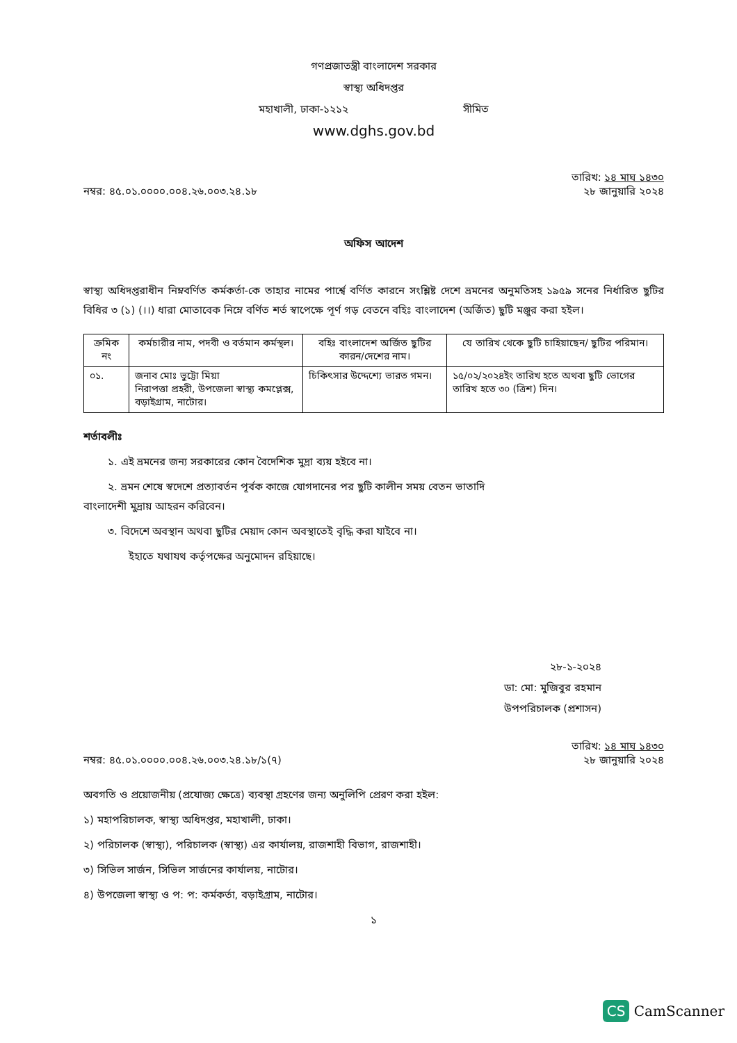গণপ্রজাতন্ত্রী বাংলাদেশ সরকার
স্বাস্থ্য অধিদপ্তর
মহাখালী, ঢাকা-১২১২ সীমিত
www.dghs.gov.bd
নম্বর: ৪৫.০১.০০০০.০০৪.২৬.০০৩.২৪.১৮
তারিখ: ১৪ মাঘ ১৪৩০
২৮ জানুয়ারি ২০২৪
অফিস আদেশ
স্বাস্থ্য অধিদপ্তরাধীন নিম্নবর্ণিত কর্মকর্তা-কে তাহার নামের পার্শ্বে বর্ণিত কারনে সংশ্লিষ্ট দেশে ভ্রমনের অনুমতিসহ ১৯৫৯ সনের নির্ধারিত ছুটির বিধির ৩ (১) (।।) ধারা মোতাবেক নিম্নে বর্ণিত শর্ত স্বাপেক্ষে পূর্ণ গড় বেতনে বহিঃ বাংলাদেশ (অর্জিত) ছুটি মঞ্জুর করা হইল।
| ক্রমিক নং | কর্মচারীর নাম, পদবী ও বর্তমান কর্মস্থল। | বহিঃ বাংলাদেশ অর্জিত ছুটির কারন/দেশের নাম। | যে তারিখ থেকে ছুটি চাহিয়াছেন/ ছুটির পরিমান। |
| --- | --- | --- | --- |
| ০১. | জনাব মোঃ ভুট্টো মিয়া নিরাপত্তা প্রহরী, উপজেলা স্বাস্থ্য কমপ্লেক্স, বড়াইগ্রাম, নাটোর। | চিকিৎসার উদ্দেশ্যে ভারত গমন। | ১৫/০২/২০২৪ইং তারিখ হতে অথবা ছুটি ভোগের তারিখ হতে ৩০ (ত্রিশ) দিন। |
শর্তাবলীঃ
১. এই ভ্রমনের জন্য সরকারের কোন বৈদেশিক মুদ্রা ব্যয় হইবে না।
২. ভ্রমন শেষে স্বদেশে প্রত্যাবর্তন পূর্বক কাজে যোগদানের পর ছুটি কালীন সময় বেতন ভাতাদি
বাংলাদেশী মুদ্রায় আহরন করিবেন।
৩. বিদেশে অবস্থান অথবা ছুটির মেয়াদ কোন অবস্থাতেই বৃদ্ধি করা যাইবে না।
ইহাতে যথাযথ কর্তৃপক্ষের অনুমোদন রহিয়াছে।
২৮-১-২০২৪
ডা: মো: মুজিবুর রহমান
উপপরিচালক (প্রশাসন)
নম্বর: ৪৫.০১.০০০০.০০৪.২৬.০০৩.২৪.১৮/১(৭)
তারিখ: ১৪ মাঘ ১৪৩০
২৮ জানুয়ারি ২০২৪
অবগতি ও প্রয়োজনীয় (প্রযোজ্য ক্ষেত্রে) ব্যবস্থা গ্রহণের জন্য অনুলিপি প্রেরণ করা হইল:
১) মহাপরিচালক, স্বাস্থ্য অধিদপ্তর, মহাখালী, ঢাকা।
২) পরিচালক (স্বাস্থ্য), পরিচালক (স্বাস্থ্য) এর কার্যালয়, রাজশাহী বিভাগ, রাজশাহী।
৩) সিভিল সার্জন, সিভিল সার্জনের কার্যালয়, নাটোর।
৪) উপজেলা স্বাস্থ্য ও প: প: কর্মকর্তা, বড়াইগ্রাম, নাটোর।
১
CS CamScanner